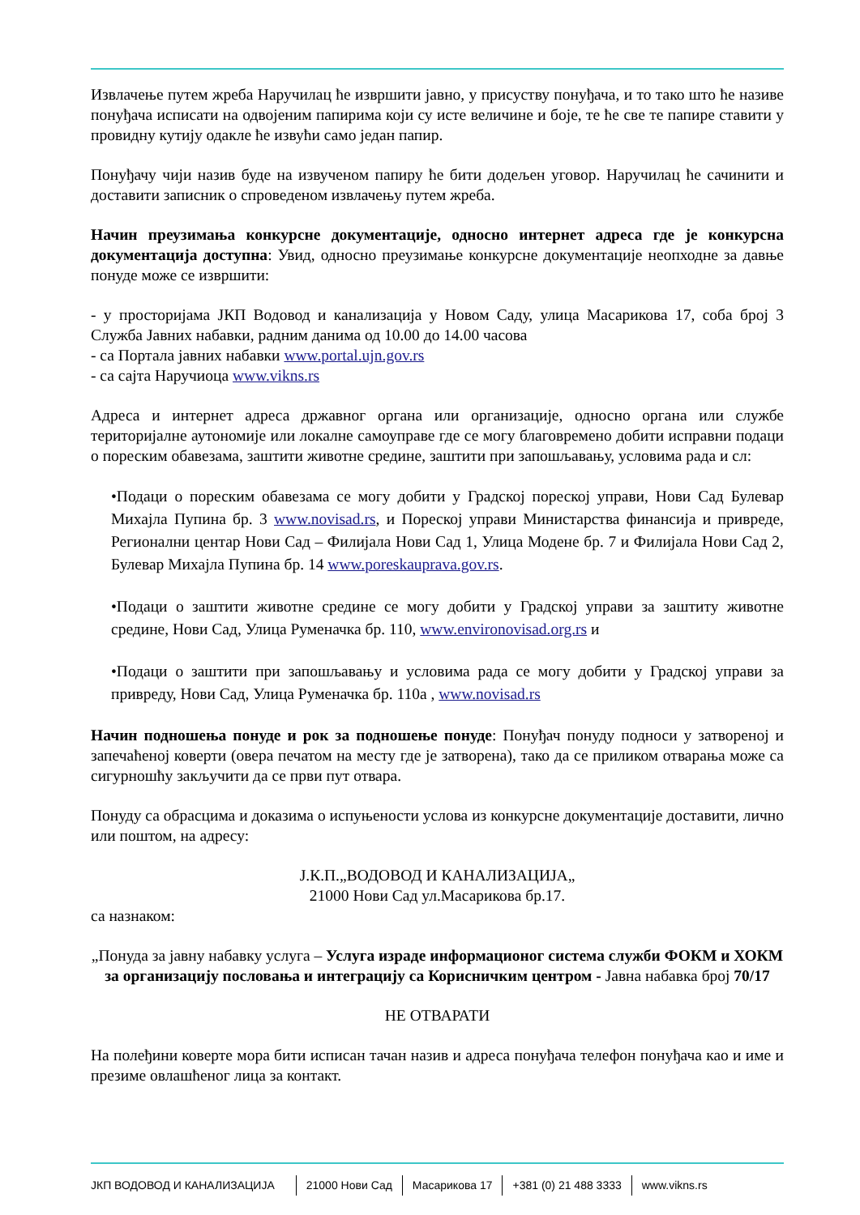Извлачење путем жреба Наручилац ће извршити јавно, у присуству понуђача, и то тако што ће називе понуђача исписати на одвојеним папирима који су исте величине и боје, те ће све те папире ставити у провидну кутију одакле ће извући само један папир.
Понуђачу чији назив буде на извученом папиру ће бити додељен уговор. Наручилац ће сачинити и доставити записник о спроведеном извлачењу путем жреба.
Начин преузимања конкурсне документације, односно интернет адреса где је конкурсна документација доступна: Увид, односно преузимање конкурсне документације неопходне за давње понуде може се извршити:
- у просторијама ЈКП Водовод и канализација у Новом Саду, улица Масарикова 17, соба број 3 Служба Јавних набавки, радним данима од 10.00 до 14.00 часова
- са Портала јавних набавки www.portal.ujn.gov.rs
- са сајта Наручиоца www.vikns.rs
Адреса и интернет адреса државног органа или организације, односно органа или службе територијалне аутономије или локалне самоуправе где се могу благовремено добити исправни подаци о пореским обавезама, заштити животне средине, заштити при запошљавању, условима рада и сл:
•Подаци о пореским обавезама се могу добити у Градској пореској управи, Нови Сад Булевар Михајла Пупина бр. 3 www.novisad.rs, и Пореској управи Министарства финансија и привреде, Регионални центар Нови Сад – Филијала Нови Сад 1, Улица Модене бр. 7 и Филијала Нови Сад 2, Булевар Михајла Пупина бр. 14 www.poreskauprava.gov.rs.
•Подаци о заштити животне средине се могу добити у Градској управи за заштиту животне средине, Нови Сад, Улица Руменачка бр. 110, www.environovisad.org.rs и
•Подаци о заштити при запошљавању и условима рада се могу добити у Градској управи за привреду, Нови Сад, Улица Руменачка бр. 110а , www.novisad.rs
Начин подношења понуде и рок за подношење понуде: Понуђач понуду подноси у затвореној и запечаћеној коверти (овера печатом на месту где је затворена), тако да се приликом отварања може са сигурношћу закључити да се први пут отвара.
Понуду са обрасцима и доказима о испуњености услова из конкурсне документације доставити, лично или поштом, на адресу:
Ј.К.П.„ВОДОВОД И КАНАЛИЗАЦИЈА„
21000 Нови Сад ул.Масарикова бр.17.
са назнаком:
„Понуда за јавну набавку услуга – Услуга израде информационог система служби ФОКМ и ХОКМ за организацију пословања и интеграцију са Корисничким центром - Јавна набавка број 70/17
НЕ ОТВАРАТИ
На полеђини коверте мора бити исписан тачан назив и адреса понуђача телефон понуђача као и име и презиме овлашћеног лица за контакт.
JКП ВОДОВОД И КАНАЛИЗАЦИЈА 21000 Нови Сад Масарикова 17 +381 (0) 21 488 3333 www.vikns.rs